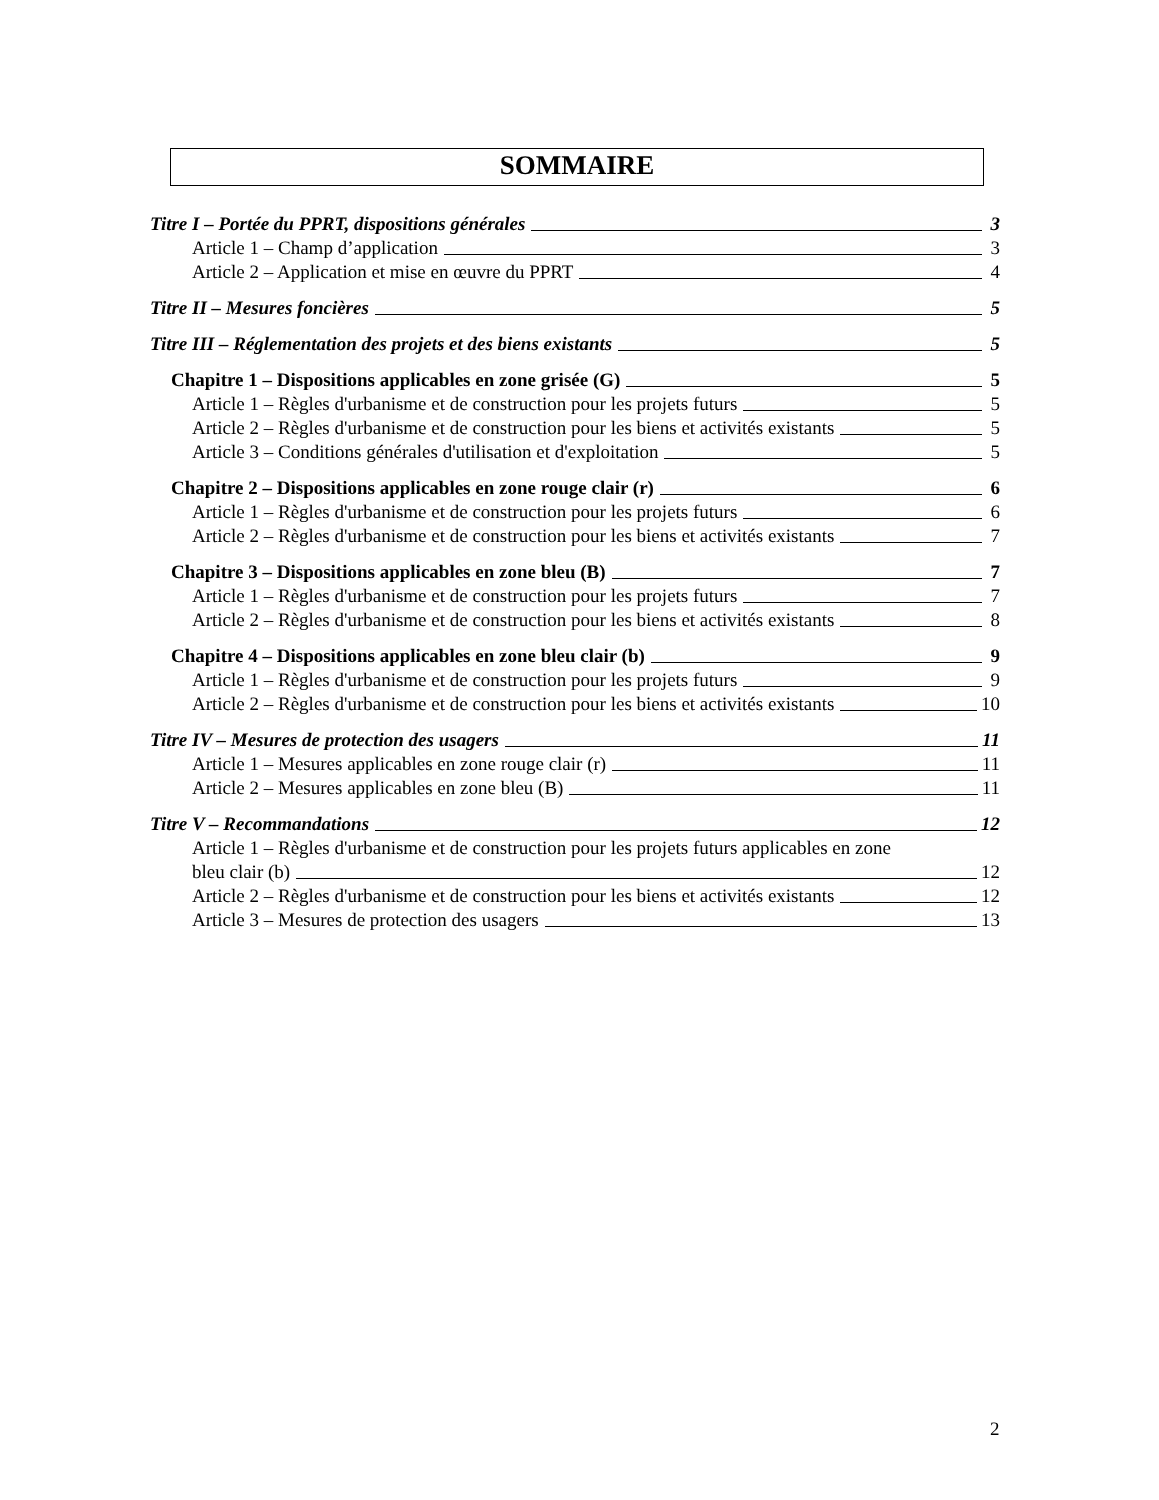SOMMAIRE
Titre I – Portée du PPRT, dispositions générales 3
Article 1 – Champ d’application 3
Article 2 – Application et mise en œuvre du PPRT 4
Titre II – Mesures foncières 5
Titre III – Réglementation des projets et des biens existants 5
Chapitre 1 – Dispositions applicables en zone grisée (G) 5
Article 1 – Règles d'urbanisme et de construction pour les projets futurs 5
Article 2 – Règles d'urbanisme et de construction pour les biens et activités existants 5
Article 3 – Conditions générales d'utilisation et d'exploitation 5
Chapitre 2 – Dispositions applicables en zone rouge clair (r) 6
Article 1 – Règles d'urbanisme et de construction pour les projets futurs 6
Article 2 – Règles d'urbanisme et de construction pour les biens et activités existants 7
Chapitre 3 – Dispositions applicables en zone bleu (B) 7
Article 1 – Règles d'urbanisme et de construction pour les projets futurs 7
Article 2 – Règles d'urbanisme et de construction pour les biens et activités existants 8
Chapitre 4 – Dispositions applicables en zone bleu clair (b) 9
Article 1 – Règles d'urbanisme et de construction pour les projets futurs 9
Article 2 – Règles d'urbanisme et de construction pour les biens et activités existants 10
Titre IV – Mesures de protection des usagers 11
Article 1 – Mesures applicables en zone rouge clair (r) 11
Article 2 – Mesures applicables en zone bleu (B) 11
Titre V – Recommandations 12
Article 1 – Règles d'urbanisme et de construction pour les projets futurs applicables en zone
bleu clair (b) 12
Article 2 – Règles d'urbanisme et de construction pour les biens et activités existants 12
Article 3 – Mesures de protection des usagers 13
2